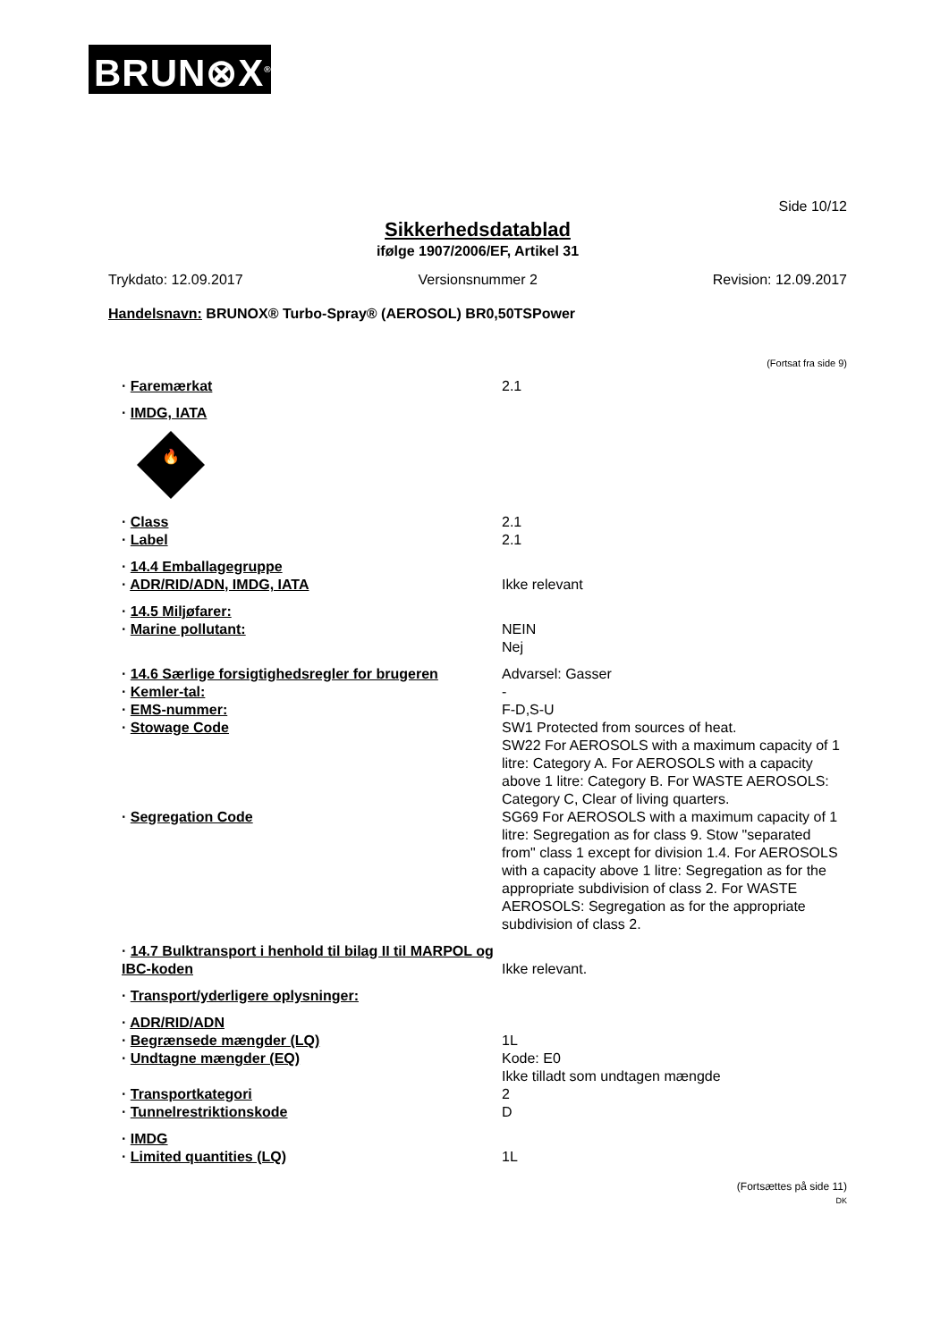BRUN⊗X<sup>®</sup>
Side 10/12
Sikkerhedsdatablad
ifølge 1907/2006/EF, Artikel 31
Trykdato: 12.09.2017 Versionsnummer 2 Revision: 12.09.2017
Handelsnavn: BRUNOX® Turbo-Spray® (AEROSOL) BR0,50TSPower
(Fortsat fra side 9)
· Faremærkat 2.1
· IMDG, IATA
🔥
· Class 2.1
· Label 2.1
· 14.4 Emballagegruppe
· ADR/RID/ADN, IMDG, IATA Ikke relevant
· 14.5 Miljøfarer:
· Marine pollutant: NEIN
Nej
· 14.6 Særlige forsigtighedsregler for brugeren
Advarsel: Gasser
· Kemler-tal: -
· EMS-nummer: F-D,S-U
· Stowage Code SW1 Protected from sources of heat.
SW22 For AEROSOLS with a maximum capacity of 1 litre: Category A. For AEROSOLS with a capacity above 1 litre: Category B. For WASTE AEROSOLS: Category C, Clear of living quarters.
· Segregation Code SG69 For AEROSOLS with a maximum capacity of 1 litre: Segregation as for class 9. Stow "separated from" class 1 except for division 1.4. For AEROSOLS with a capacity above 1 litre: Segregation as for the appropriate subdivision of class 2. For WASTE AEROSOLS: Segregation as for the appropriate subdivision of class 2.
· 14.7 Bulktransport i henhold til bilag II til MARPOL og IBC-koden
Ikke relevant.
· Transport/yderligere oplysninger:
· ADR/RID/ADN
· Begrænsede mængder (LQ) 1L
· Undtagne mængder (EQ) Kode: E0
Ikke tilladt som undtagen mængde
· Transportkategori 2
· Tunnelrestriktionskode D
· IMDG
· Limited quantities (LQ) 1L
(Fortsættes på side 11)
DK